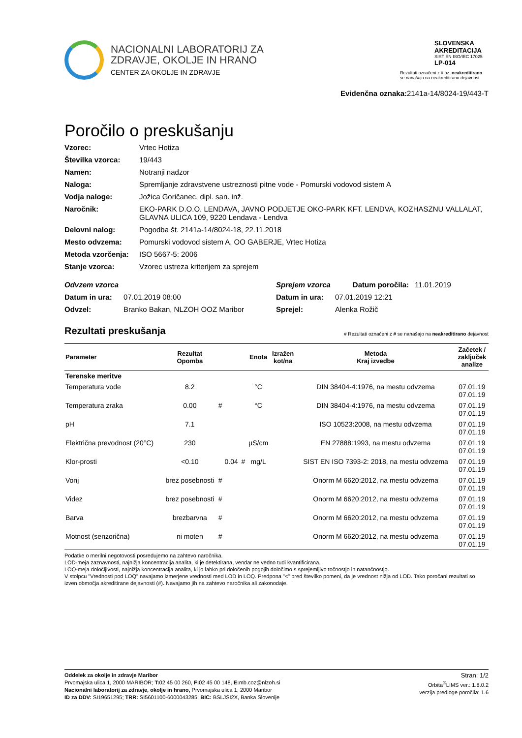NACIONALNI LABORATORIJ ZA
ZDRAVJE, OKOLJE IN HRANO
CENTER ZA OKOLJE IN ZDRAVJE
SLOVENSKA
AKREDITACIJA
SIST EN ISO/IEC 17025
LP-014
Rezultati označeni z # oz. neakreditirano
se nanašajo na neakreditirano dejavnost
Evidenčna oznaka: 2141a-14/8024-19/443-T
Poročilo o preskušanju
Vzorec: Vrtec Hotiza Številka vzorca: 19/443 Namen: Notranji nadzor Naloga: Spremljanje zdravstvene ustreznosti pitne vode - Pomurski vodovod sistem A Vodja naloge: Jožica Goričanec, dipl. san. inž. Naročnik: EKO-PARK D.O.O. LENDAVA, JAVNO PODJETJE OKO-PARK KFT. LENDVA, KOZHASZNU VALLALAT, GLAVNA ULICA 109, 9220 Lendava - Lendva Delovni nalog: Pogodba št. 2141a-14/8024-18, 22.11.2018 Mesto odvzema: Pomurski vodovod sistem A, OO GABERJE, Vrtec Hotiza Metoda vzorčenja: ISO 5667-5: 2006 Stanje vzorca: Vzorec ustreza kriterijem za sprejem
Odvzem vzorca Sprejem vzorca Datum poročila: 11.01.2019 Datum in ura: 07.01.2019 08:00 Datum in ura: 07.01.2019 12:21 Odvzel: Branko Bakan, NLZOH OOZ Maribor Sprejel: Alenka Rožič
Rezultati preskušanja # Rezultati označeni z # se nanašajo na neakreditirano dejavnost
| Parameter | Rezultat Opomba | | | | Enota | Izražen kot/na | Metoda Kraj izvedbe | Začetek / zaključek analize |
| --- | --- | --- | --- | --- | --- | --- | --- | --- |
| Terenske meritve | | | | | | | | |
| Temperatura vode | 8.2 | | | | °C | | DIN 38404-4:1976, na mestu odvzema | 07.01.19 07.01.19 |
| Temperatura zraka | 0.00 | # | | | °C | | DIN 38404-4:1976, na mestu odvzema | 07.01.19 07.01.19 |
| pH | 7.1 | | | | | | ISO 10523:2008, na mestu odvzema | 07.01.19 07.01.19 |
| Električna prevodnost (20°C) | 230 | | | | µS/cm | | EN 27888:1993, na mestu odvzema | 07.01.19 07.01.19 |
| Klor-prosti | <0.10 | | 0.04 | # | mg/L | | SIST EN ISO 7393-2: 2018, na mestu odvzema | 07.01.19 07.01.19 |
| Vonj | brez posebnosti | # | | | | | Onorm M 6620:2012, na mestu odvzema | 07.01.19 07.01.19 |
| Videz | brez posebnosti | # | | | | | Onorm M 6620:2012, na mestu odvzema | 07.01.19 07.01.19 |
| Barva | brezbarvna | # | | | | | Onorm M 6620:2012, na mestu odvzema | 07.01.19 07.01.19 |
| Motnost (senzorična) | ni moten | # | | | | | Onorm M 6620:2012, na mestu odvzema | 07.01.19 07.01.19 |
Podatke o merilni negotovosti posredujemo na zahtevo naročnika.
LOD-meja zaznavnosti, najnižja koncentracija analita, ki je detektirana, vendar ne vedno tudi kvantificirana.
LOQ-meja določljivosti, najnižja koncentracija analita, ki jo lahko pri določenih pogojih določimo s sprejemljivo točnostjo in natančnostjo.
V stolpcu "Vrednosti pod LOQ" navajamo izmerjene vrednosti med LOD in LOQ. Predpona "<" pred številko pomeni, da je vrednost nižja od LOD. Tako poročani rezultati so izven območja akreditirane dejavnosti (#). Navajamo jih na zahtevo naročnika ali zakonodaje.
Oddelek za okolje in zdravje Maribor
Prvomajska ulica 1, 2000 MARIBOR; T: 02 45 00 260, F: 02 45 00 148, E: mb.coz@nlzoh.si
Nacionalni laboratorij za zdravje, okolje in hrano, Prvomajska ulica 1, 2000 Maribor
ID za DDV: SI19651295; TRR: SI5601100-6000043285; BIC: BSLJSI2X, Banka Slovenije
Stran: 1/2
Orbita<sup>®</sup>LIMS ver.: 1.8.0.2
verzija predloge poročila: 1.6